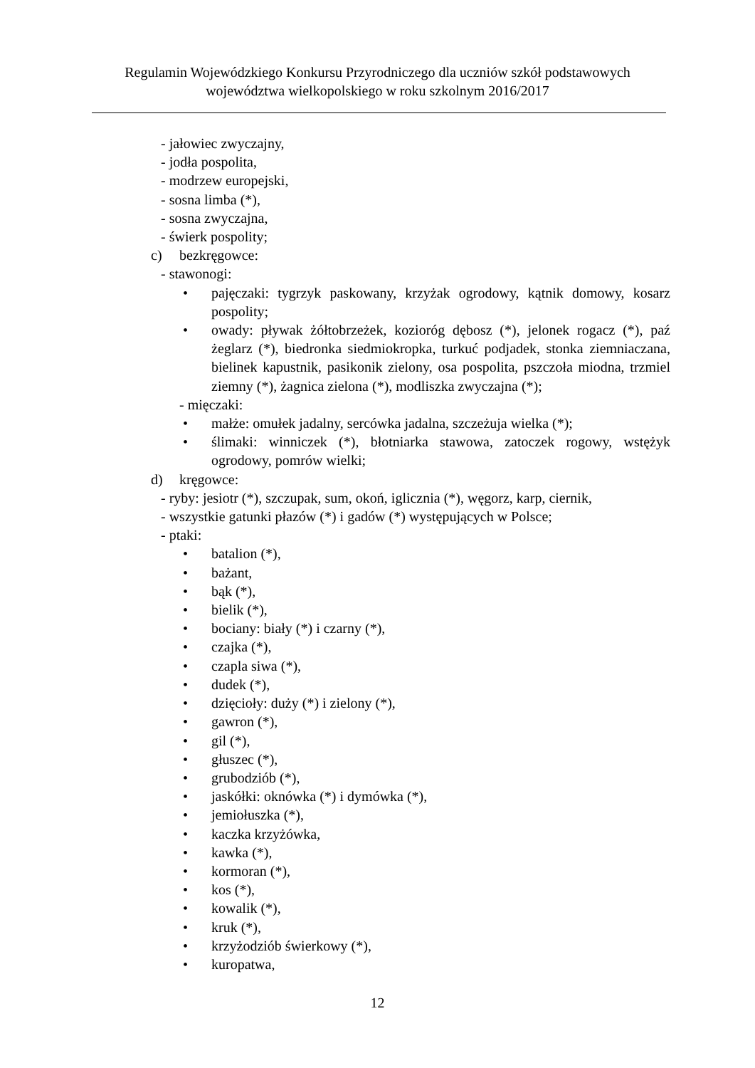Regulamin Wojewódzkiego Konkursu Przyrodniczego dla uczniów szkół podstawowych
województwa wielkopolskiego w roku szkolnym 2016/2017
- jałowiec zwyczajny,
- jodła pospolita,
- modrzew europejski,
- sosna limba (*),
- sosna zwyczajna,
- świerk pospolity;
c) bezkręgowce:
- stawonogi:
• pajęczaki: tygrzyk paskowany, krzyżak ogrodowy, kątnik domowy, kosarz pospolity;
• owady: pływak żółtobrzeżek, kozioróg dębosz (*), jelonek rogacz (*), paź żeglarz (*), biedronka siedmiokropka, turkuć podjadek, stonka ziemniaczana, bielinek kapustnik, pasikonik zielony, osa pospolita, pszczoła miodna, trzmiel ziemny (*), żagnica zielona (*), modliszka zwyczajna (*);
- mięczaki:
• małże: omułek jadalny, sercówka jadalna, szczeżuja wielka (*);
• ślimaki: winniczek (*), błotniarka stawowa, zatoczek rogowy, wstężyk ogrodowy, pomrów wielki;
d) kręgowce:
- ryby: jesiotr (*), szczupak, sum, okoń, iglicznia (*), węgorz, karp, ciernik,
- wszystkie gatunki płazów (*) i gadów (*) występujących w Polsce;
- ptaki:
• batalion (*),
• bażant,
• bąk (*),
• bielik (*),
• bociany: biały (*) i czarny (*),
• czajka (*),
• czapla siwa (*),
• dudek (*),
• dzięcioły: duży (*) i zielony (*),
• gawron (*),
• gil (*),
• głuszec (*),
• grubodziób (*),
• jaskółki: oknówka (*) i dymówka (*),
• jemiołuszka (*),
• kaczka krzyżówka,
• kawka (*),
• kormoran (*),
• kos (*),
• kowalik (*),
• kruk (*),
• krzyżodziób świerkowy (*),
• kuropatwa,
12